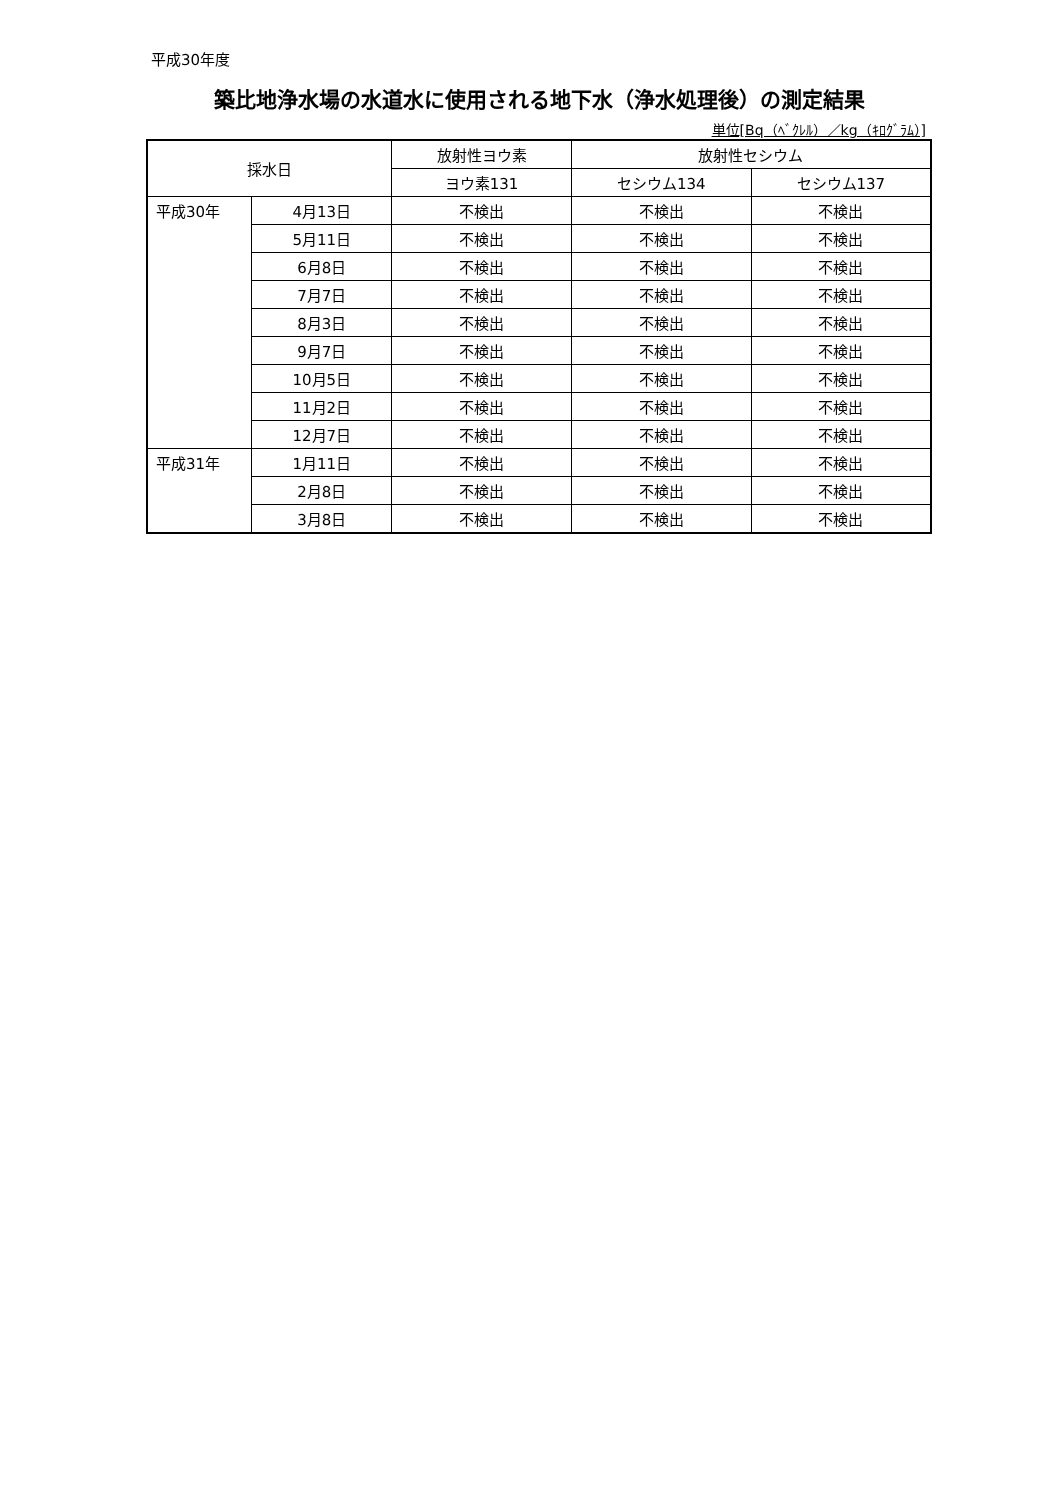平成30年度
築比地浄水場の水道水に使用される地下水（浄水処理後）の測定結果
単位[Bq（ﾍﾞｸﾚﾙ）／kg（ｷﾛｸﾞﾗﾑ）]
| 採水日 | | 放射性ヨウ素 | 放射性セシウム | |
| --- | --- | --- | --- | --- |
| | | ヨウ素131 | セシウム134 | セシウム137 |
| 平成30年 | 4月13日 | 不検出 | 不検出 | 不検出 |
| | 5月11日 | 不検出 | 不検出 | 不検出 |
| | 6月8日 | 不検出 | 不検出 | 不検出 |
| | 7月7日 | 不検出 | 不検出 | 不検出 |
| | 8月3日 | 不検出 | 不検出 | 不検出 |
| | 9月7日 | 不検出 | 不検出 | 不検出 |
| | 10月5日 | 不検出 | 不検出 | 不検出 |
| | 11月2日 | 不検出 | 不検出 | 不検出 |
| | 12月7日 | 不検出 | 不検出 | 不検出 |
| 平成31年 | 1月11日 | 不検出 | 不検出 | 不検出 |
| | 2月8日 | 不検出 | 不検出 | 不検出 |
| | 3月8日 | 不検出 | 不検出 | 不検出 |